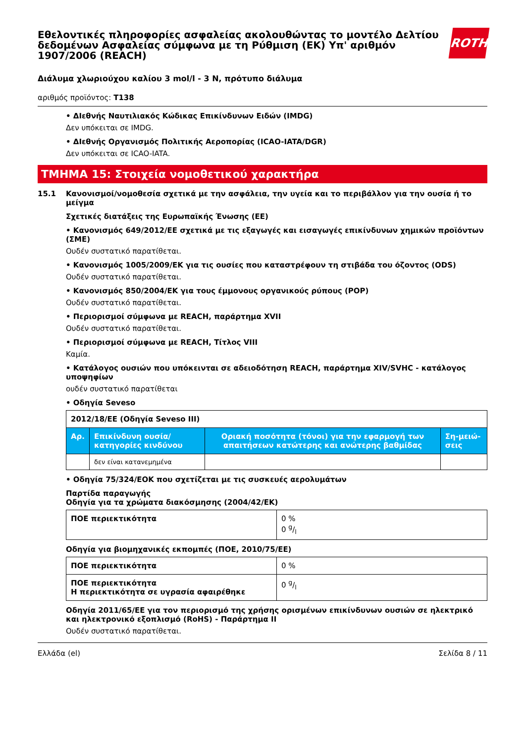Εθελοντικές πληροφορίες ασφαλείας ακολουθώντας το μοντέλο Δελτίου δεδομένων Ασφαλείας σύμφωνα με τη Ρύθμιση (ΕΚ) Υπ' αριθμόν 1907/2006 (REACH)
ROTH
Διάλυμα χλωριούχου καλίου 3 mol/l - 3 N, πρότυπο διάλυμα
αριθμός προϊόντος: T138
• ΔΙεθνής Ναυτιλιακός Κώδικας Επικίνδυνων Ειδών (IMDG)
Δεν υπόκειται σε IMDG.
• ΔΙεθνής Οργανισμός Πολιτικής Αεροπορίας (ICAO-IATA/DGR)
Δεν υπόκειται σε ICAO-IATA.
ΤΜΗΜΑ 15: Στοιχεία νομοθετικού χαρακτήρα
15.1 Κανονισμοί/νομοθεσία σχετικά με την ασφάλεια, την υγεία και το περιβάλλον για την ουσία ή το μείγμα
Σχετικές διατάξεις της Ευρωπαϊκής Ένωσης (ΕΕ)
• Κανονισμός 649/2012/ΕΕ σχετικά με τις εξαγωγές και εισαγωγές επικίνδυνων χημικών προϊόντων (ΣΜΕ)
Ουδέν συστατικό παρατίθεται.
• Κανονισμός 1005/2009/ΕΚ για τις ουσίες που καταστρέφουν τη στιβάδα του όζοντος (ODS)
Ουδέν συστατικό παρατίθεται.
• Κανονισμός 850/2004/ΕΚ για τους έμμονους οργανικούς ρύπους (POP)
Ουδέν συστατικό παρατίθεται.
• Περιορισμοί σύμφωνα με REACH, παράρτημα XVII
Ουδέν συστατικό παρατίθεται.
• Περιορισμοί σύμφωνα με REACH, Τίτλος VIII
Καμία.
• Κατάλογος ουσιών που υπόκεινται σε αδειοδότηση REACH, παράρτημα XIV/SVHC - κατάλογος υποψηφίων
ουδέν συστατικό παρατίθεται
• Οδηγία Seveso
| 2012/18/ΕΕ (Οδηγία Seveso III) | | | |
| Αρ. | Επικίνδυνη ουσία/κατηγορίες κινδύνου | Οριακή ποσότητα (τόνοι) για την εφαρμογή των απαιτήσεων κατώτερης και ανώτερης βαθμίδας | Ση-μειώ-σεις |
| | δεν είναι κατανεμημένα | | |
• Οδηγία 75/324/ΕΟΚ που σχετίζεται με τις συσκευές αερολυμάτων
Παρτίδα παραγωγής
Οδηγία για τα χρώματα διακόσμησης (2004/42/ΕΚ)
| ΠΟΕ περιεκτικότητα | 0 % 0 g/l |
Οδηγία για βιομηχανικές εκπομπές (ΠΟΕ, 2010/75/ΕΕ)
| ΠΟΕ περιεκτικότητα | 0 % |
| ΠΟΕ περιεκτικότητα Η περιεκτικότητα σε υγρασία αφαιρέθηκε | 0 g/l |
Οδηγία 2011/65/ΕΕ για τον περιορισμό της χρήσης ορισμένων επικίνδυνων ουσιών σε ηλεκτρικό και ηλεκτρονικό εξοπλισμό (RoHS) - Παράρτημα II
Ουδέν συστατικό παρατίθεται.
Ελλάδα (el) Σελίδα 8 / 11